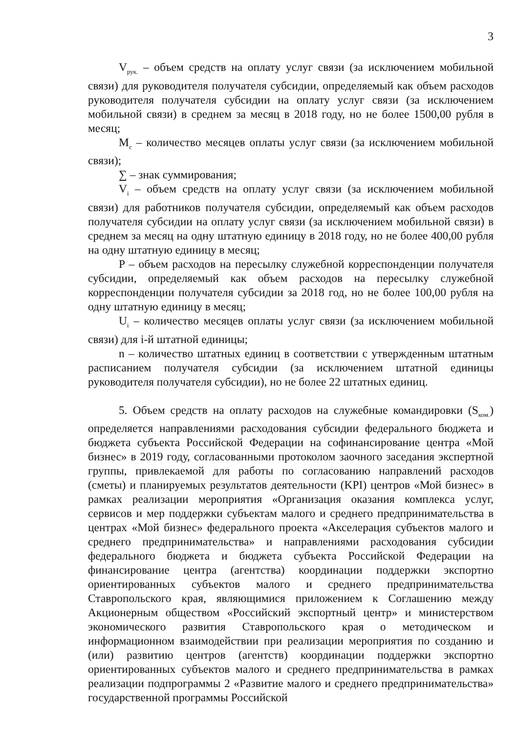3
V<sub>рук.</sub> – объем средств на оплату услуг связи (за исключением мобильной связи) для руководителя получателя субсидии, определяемый как объем расходов руководителя получателя субсидии на оплату услуг связи (за исключением мобильной связи) в среднем за месяц в 2018 году, но не более 1500,00 рубля в месяц;
M<sub>c</sub> – количество месяцев оплаты услуг связи (за исключением мобильной связи);
∑ – знак суммирования;
V<sub>i</sub> – объем средств на оплату услуг связи (за исключением мобильной связи) для работников получателя субсидии, определяемый как объем расходов получателя субсидии на оплату услуг связи (за исключением мобильной связи) в среднем за месяц на одну штатную единицу в 2018 году, но не более 400,00 рубля на одну штатную единицу в месяц;
P – объем расходов на пересылку служебной корреспонденции получателя субсидии, определяемый как объем расходов на пересылку служебной корреспонденции получателя субсидии за 2018 год, но не более 100,00 рубля на одну штатную единицу в месяц;
U<sub>i</sub> – количество месяцев оплаты услуг связи (за исключением мобильной связи) для i-й штатной единицы;
n – количество штатных единиц в соответствии с утвержденным штатным расписанием получателя субсидии (за исключением штатной единицы руководителя получателя субсидии), но не более 22 штатных единиц.
5. Объем средств на оплату расходов на служебные командировки (S<sub>ком.</sub>) определяется направлениями расходования субсидии федерального бюджета и бюджета субъекта Российской Федерации на софинансирование центра «Мой бизнес» в 2019 году, согласованными протоколом заочного заседания экспертной группы, привлекаемой для работы по согласованию направлений расходов (сметы) и планируемых результатов деятельности (KPI) центров «Мой бизнес» в рамках реализации мероприятия «Организация оказания комплекса услуг, сервисов и мер поддержки субъектам малого и среднего предпринимательства в центрах «Мой бизнес» федерального проекта «Акселерация субъектов малого и среднего предпринимательства» и направлениями расходования субсидии федерального бюджета и бюджета субъекта Российской Федерации на финансирование центра (агентства) координации поддержки экспортно ориентированных субъектов малого и среднего предпринимательства Ставропольского края, являющимися приложением к Соглашению между Акционерным обществом «Российский экспортный центр» и министерством экономического развития Ставропольского края о методическом и информационном взаимодействии при реализации мероприятия по созданию и (или) развитию центров (агентств) координации поддержки экспортно ориентированных субъектов малого и среднего предпринимательства в рамках реализации подпрограммы 2 «Развитие малого и среднего предпринимательства» государственной программы Российской